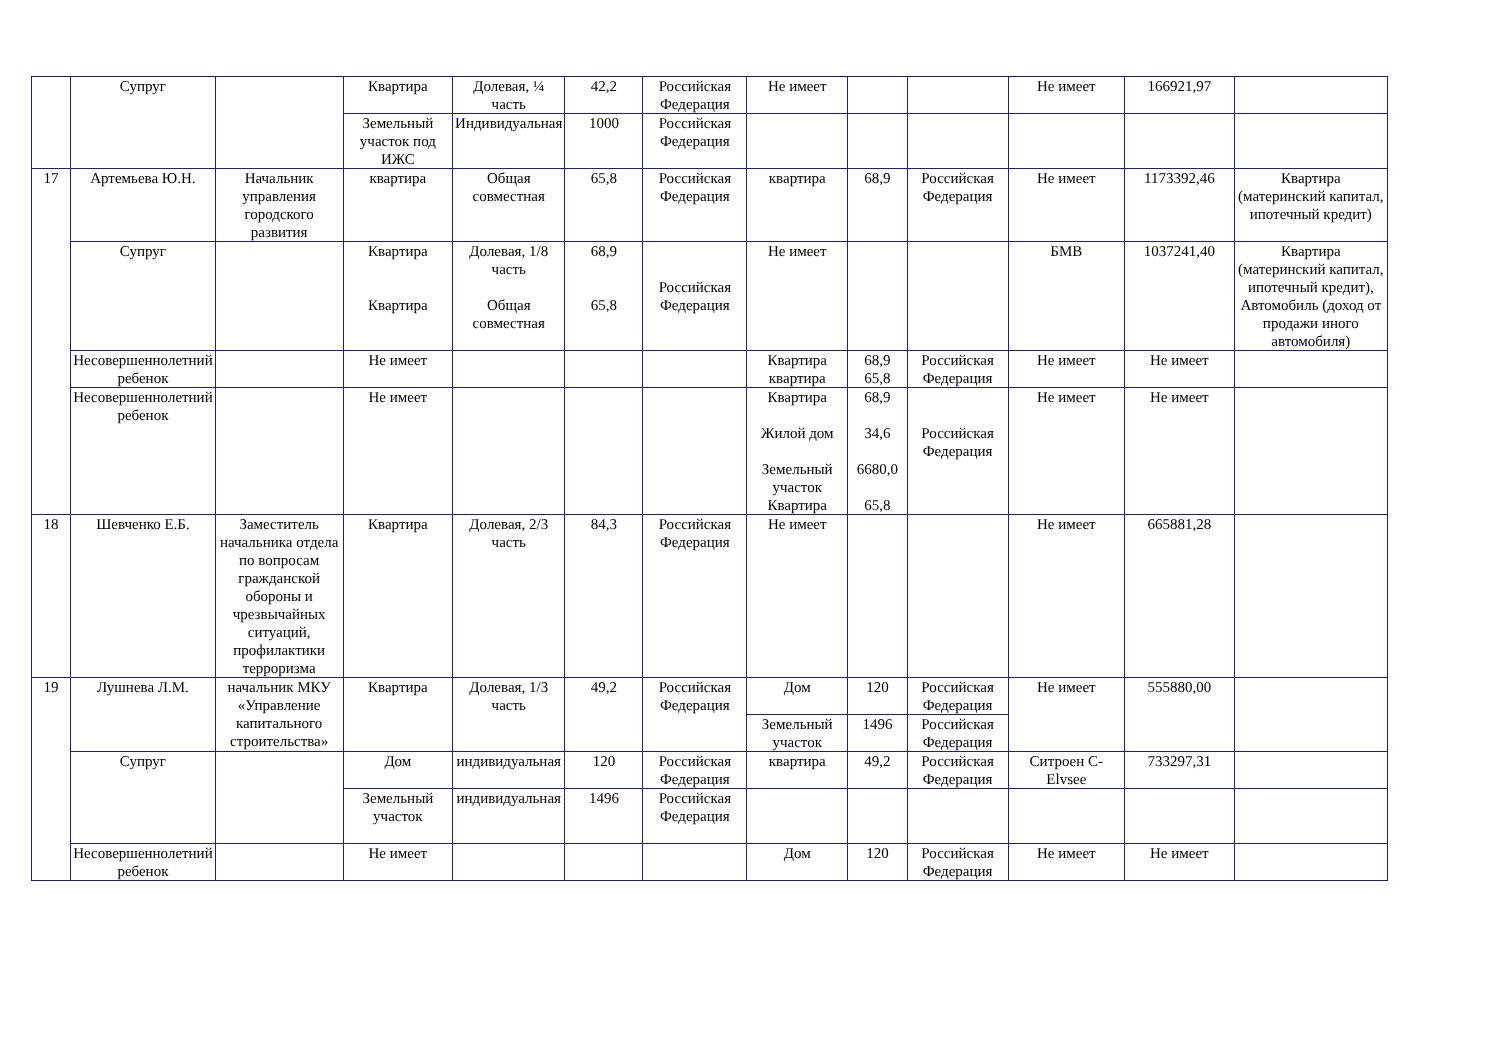| | Супруг | | Квартира | Долевая, ¼ часть | 42,2 | Российская Федерация | Не имеет | | | Не имеет | 166921,97 | |
| | | | Земельный участок под ИЖС | Индивидуальная | 1000 | Российская Федерация | | | | | | |
| 17 | Артемьева Ю.Н. | Начальник управления городского развития | квартира | Общая совместная | 65,8 | Российская Федерация | квартира | 68,9 | Российская Федерация | Не имеет | 1173392,46 | Квартира (материнский капитал, ипотечный кредит) |
| | Супруг | | Квартира Квартира | Долевая, 1/8 часть Общая совместная | 68,9 65,8 | Российская Федерация | Не имеет | | | БМВ | 1037241,40 | Квартира (материнский капитал, ипотечный кредит), Автомобиль (доход от продажи иного автомобиля) |
| | Несовершеннолетний ребенок | | Не имеет | | | | Квартира квартира | 68,9 65,8 | Российская Федерация | Не имеет | Не имеет | |
| | Несовершеннолетний ребенок | | Не имеет | | | | Квартира Жилой дом Земельный участок Квартира | 68,9 34,6 6680,0 65,8 | Российская Федерация | Не имеет | Не имеет | |
| 18 | Шевченко Е.Б. | Заместитель начальника отдела по вопросам гражданской обороны и чрезвычайных ситуаций, профилактики терроризма | Квартира | Долевая, 2/3 часть | 84,3 | Российская Федерация | Не имеет | | | Не имеет | 665881,28 | |
| 19 | Лушнева Л.М. | начальник МКУ «Управление капитального строительства» | Квартира | Долевая, 1/3 часть | 49,2 | Российская Федерация | Дом | 120 | Российская Федерация | Не имеет | 555880,00 | |
| | | | | | | | Земельный участок | 1496 | Российская Федерация | | | |
| | Супруг | | Дом | индивидуальная | 120 | Российская Федерация | квартира | 49,2 | Российская Федерация | Ситроен С-Elvsee | 733297,31 | |
| | | | Земельный участок | индивидуальная | 1496 | Российская Федерация | | | | | | |
| | Несовершеннолетний ребенок | | Не имеет | | | | Дом | 120 | Российская Федерация | Не имеет | Не имеет | |